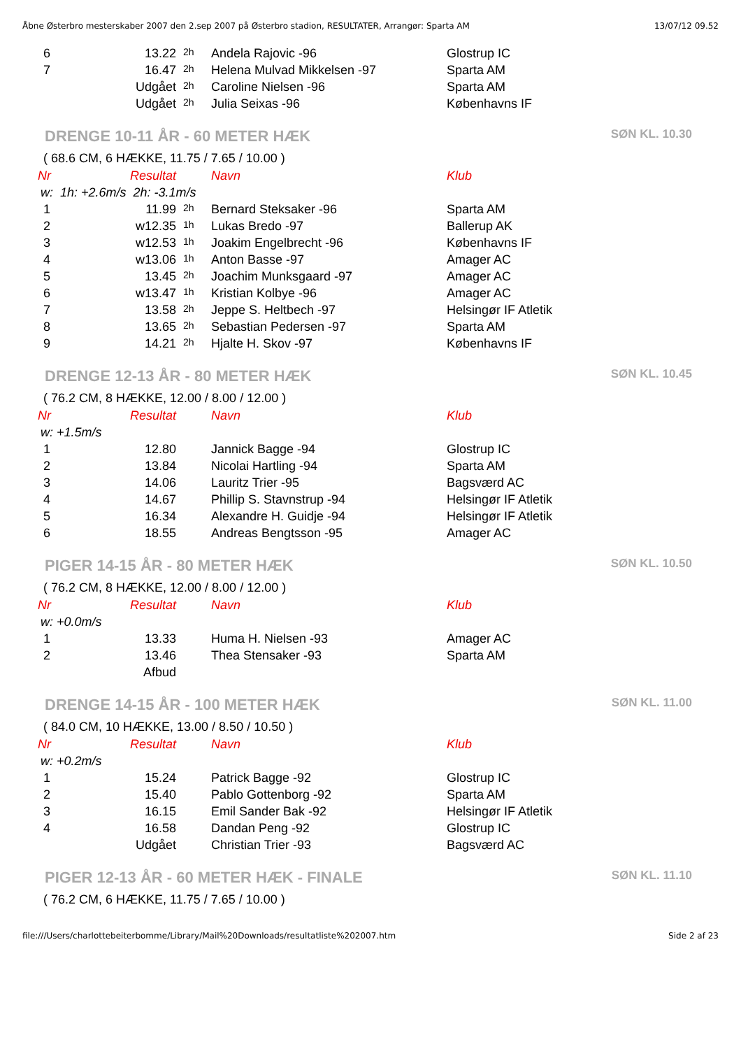Åbne Østerbro mesterskaber 2007 den 2.sep 2007 på Østerbro stadion, RESULTATER, Arrangør: Sparta AM 13/07/12 09.52
| 6 | 13.22 | 2h | Andela Rajovic -96 | Glostrup IC |
| 7 | 16.47 | 2h | Helena Mulvad Mikkelsen -97 | Sparta AM |
| | Udgået | 2h | Caroline Nielsen -96 | Sparta AM |
| | Udgået | 2h | Julia Seixas -96 | Københavns IF |
DRENGE 10-11 ÅR - 60 METER HÆK SØN KL. 10.30
( 68.6 CM, 6 HÆKKE, 11.75 / 7.65 / 10.00 )
| Nr | Resultat | | Navn | Klub |
| --- | --- | --- | --- | --- |
| w: 1h: +2.6m/s 2h: -3.1m/s | | | | |
| 1 | 11.99 | 2h | Bernard Steksaker -96 | Sparta AM |
| 2 | w12.35 | 1h | Lukas Bredo -97 | Ballerup AK |
| 3 | w12.53 | 1h | Joakim Engelbrecht -96 | Københavns IF |
| 4 | w13.06 | 1h | Anton Basse -97 | Amager AC |
| 5 | 13.45 | 2h | Joachim Munksgaard -97 | Amager AC |
| 6 | w13.47 | 1h | Kristian Kolbye -96 | Amager AC |
| 7 | 13.58 | 2h | Jeppe S. Heltbech -97 | Helsingør IF Atletik |
| 8 | 13.65 | 2h | Sebastian Pedersen -97 | Sparta AM |
| 9 | 14.21 | 2h | Hjalte H. Skov -97 | Københavns IF |
DRENGE 12-13 ÅR - 80 METER HÆK SØN KL. 10.45
( 76.2 CM, 8 HÆKKE, 12.00 / 8.00 / 12.00 )
| Nr | Resultat | | Navn | Klub |
| --- | --- | --- | --- | --- |
| w: +1.5m/s | | | | |
| 1 | 12.80 | | Jannick Bagge -94 | Glostrup IC |
| 2 | 13.84 | | Nicolai Hartling -94 | Sparta AM |
| 3 | 14.06 | | Lauritz Trier -95 | Bagsværd AC |
| 4 | 14.67 | | Phillip S. Stavnstrup -94 | Helsingør IF Atletik |
| 5 | 16.34 | | Alexandre H. Guidje -94 | Helsingør IF Atletik |
| 6 | 18.55 | | Andreas Bengtsson -95 | Amager AC |
PIGER 14-15 ÅR - 80 METER HÆK SØN KL. 10.50
( 76.2 CM, 8 HÆKKE, 12.00 / 8.00 / 12.00 )
| Nr | Resultat | | Navn | Klub |
| --- | --- | --- | --- | --- |
| w: +0.0m/s | | | | |
| 1 | 13.33 | | Huma H. Nielsen -93 | Amager AC |
| 2 | 13.46 | | Thea Stensaker -93 | Sparta AM |
| | Afbud | | | |
DRENGE 14-15 ÅR - 100 METER HÆK SØN KL. 11.00
( 84.0 CM, 10 HÆKKE, 13.00 / 8.50 / 10.50 )
| Nr | Resultat | | Navn | Klub |
| --- | --- | --- | --- | --- |
| w: +0.2m/s | | | | |
| 1 | 15.24 | | Patrick Bagge -92 | Glostrup IC |
| 2 | 15.40 | | Pablo Gottenborg -92 | Sparta AM |
| 3 | 16.15 | | Emil Sander Bak -92 | Helsingør IF Atletik |
| 4 | 16.58 | | Dandan Peng -92 | Glostrup IC |
| | Udgået | | Christian Trier -93 | Bagsværd AC |
PIGER 12-13 ÅR - 60 METER HÆK - FINALE SØN KL. 11.10
( 76.2 CM, 6 HÆKKE, 11.75 / 7.65 / 10.00 )
file:///Users/charlottebeiterbomme/Library/Mail%20Downloads/resultatliste%202007.htm Side 2 af 23